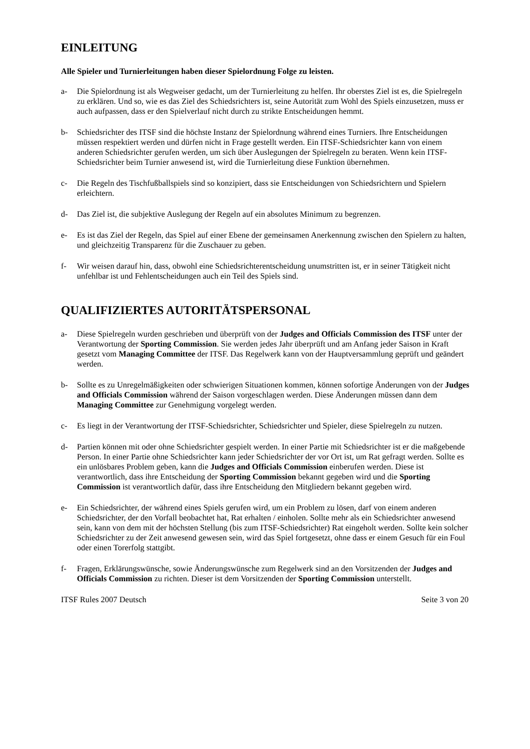EINLEITUNG
Alle Spieler und Turnierleitungen haben dieser Spielordnung Folge zu leisten.
a- Die Spielordnung ist als Wegweiser gedacht, um der Turnierleitung zu helfen. Ihr oberstes Ziel ist es, die Spielregeln zu erklären. Und so, wie es das Ziel des Schiedsrichters ist, seine Autorität zum Wohl des Spiels einzusetzen, muss er auch aufpassen, dass er den Spielverlauf nicht durch zu strikte Entscheidungen hemmt.
b- Schiedsrichter des ITSF sind die höchste Instanz der Spielordnung während eines Turniers. Ihre Entscheidungen müssen respektiert werden und dürfen nicht in Frage gestellt werden. Ein ITSF-Schiedsrichter kann von einem anderen Schiedsrichter gerufen werden, um sich über Auslegungen der Spielregeln zu beraten. Wenn kein ITSF-Schiedsrichter beim Turnier anwesend ist, wird die Turnierleitung diese Funktion übernehmen.
c- Die Regeln des Tischfußballspiels sind so konzipiert, dass sie Entscheidungen von Schiedsrichtern und Spielern erleichtern.
d- Das Ziel ist, die subjektive Auslegung der Regeln auf ein absolutes Minimum zu begrenzen.
e- Es ist das Ziel der Regeln, das Spiel auf einer Ebene der gemeinsamen Anerkennung zwischen den Spielern zu halten, und gleichzeitig Transparenz für die Zuschauer zu geben.
f- Wir weisen darauf hin, dass, obwohl eine Schiedsrichterentscheidung unumstritten ist, er in seiner Tätigkeit nicht unfehlbar ist und Fehlentscheidungen auch ein Teil des Spiels sind.
QUALIFIZIERTES AUTORITÄTSPERSONAL
a- Diese Spielregeln wurden geschrieben und überprüft von der Judges and Officials Commission des ITSF unter der Verantwortung der Sporting Commission. Sie werden jedes Jahr überprüft und am Anfang jeder Saison in Kraft gesetzt vom Managing Committee der ITSF. Das Regelwerk kann von der Hauptversammlung geprüft und geändert werden.
b- Sollte es zu Unregelmäßigkeiten oder schwierigen Situationen kommen, können sofortige Änderungen von der Judges and Officials Commission während der Saison vorgeschlagen werden. Diese Änderungen müssen dann dem Managing Committee zur Genehmigung vorgelegt werden.
c- Es liegt in der Verantwortung der ITSF-Schiedsrichter, Schiedsrichter und Spieler, diese Spielregeln zu nutzen.
d- Partien können mit oder ohne Schiedsrichter gespielt werden. In einer Partie mit Schiedsrichter ist er die maßgebende Person. In einer Partie ohne Schiedsrichter kann jeder Schiedsrichter der vor Ort ist, um Rat gefragt werden. Sollte es ein unlösbares Problem geben, kann die Judges and Officials Commission einberufen werden. Diese ist verantwortlich, dass ihre Entscheidung der Sporting Commission bekannt gegeben wird und die Sporting Commission ist verantwortlich dafür, dass ihre Entscheidung den Mitgliedern bekannt gegeben wird.
e- Ein Schiedsrichter, der während eines Spiels gerufen wird, um ein Problem zu lösen, darf von einem anderen Schiedsrichter, der den Vorfall beobachtet hat, Rat erhalten / einholen. Sollte mehr als ein Schiedsrichter anwesend sein, kann von dem mit der höchsten Stellung (bis zum ITSF-Schiedsrichter) Rat eingeholt werden. Sollte kein solcher Schiedsrichter zu der Zeit anwesend gewesen sein, wird das Spiel fortgesetzt, ohne dass er einem Gesuch für ein Foul oder einen Torerfolg stattgibt.
f- Fragen, Erklärungswünsche, sowie Änderungswünsche zum Regelwerk sind an den Vorsitzenden der Judges and Officials Commission zu richten. Dieser ist dem Vorsitzenden der Sporting Commission unterstellt.
ITSF Rules 2007 Deutsch Seite 3 von 20